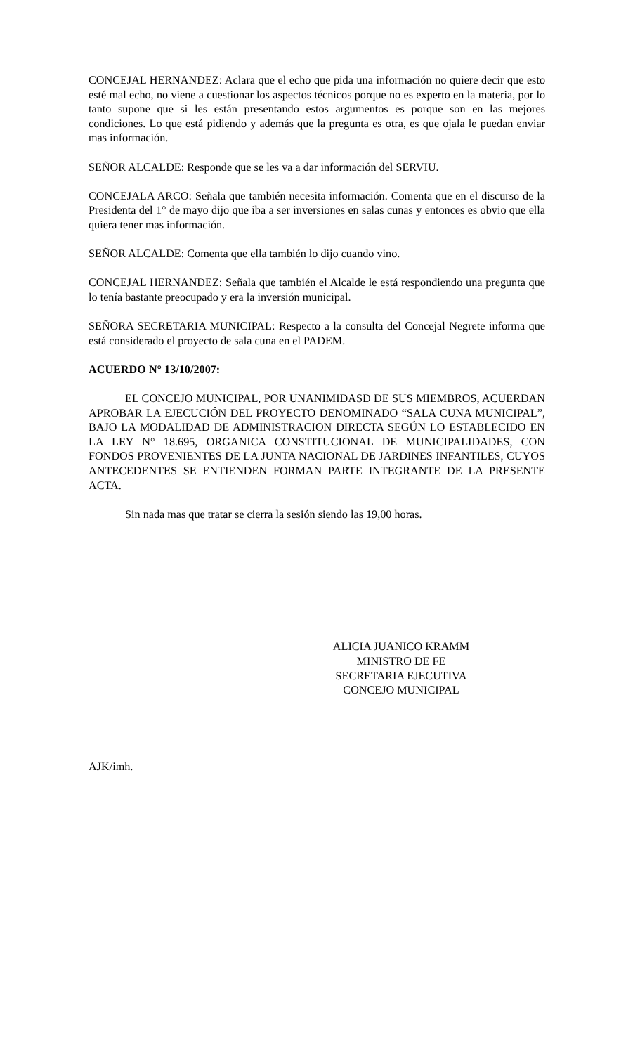CONCEJAL HERNANDEZ: Aclara que el echo que pida una información no quiere decir que esto esté mal echo, no viene a cuestionar los aspectos técnicos porque no es experto en la materia, por lo tanto supone que si les están presentando estos argumentos es porque son en las mejores condiciones. Lo que está pidiendo y además que la pregunta es otra, es que ojala le puedan enviar mas información.
SEÑOR ALCALDE: Responde que se les va a dar información del SERVIU.
CONCEJALA ARCO: Señala que también necesita información. Comenta que en el discurso de la Presidenta del 1° de mayo dijo que iba a ser inversiones en salas cunas y entonces es obvio que ella quiera tener mas información.
SEÑOR ALCALDE: Comenta que ella también lo dijo cuando vino.
CONCEJAL HERNANDEZ: Señala que también el Alcalde le está respondiendo una pregunta que lo tenía bastante preocupado y era la inversión municipal.
SEÑORA SECRETARIA MUNICIPAL: Respecto a la consulta del Concejal Negrete informa que está considerado el proyecto de sala cuna en el PADEM.
ACUERDO N° 13/10/2007:
EL CONCEJO MUNICIPAL, POR UNANIMIDASD DE SUS MIEMBROS, ACUERDAN APROBAR LA EJECUCIÓN DEL PROYECTO DENOMINADO “SALA CUNA MUNICIPAL”, BAJO LA MODALIDAD DE ADMINISTRACION DIRECTA SEGÚN LO ESTABLECIDO EN LA LEY N° 18.695, ORGANICA CONSTITUCIONAL DE MUNICIPALIDADES, CON FONDOS PROVENIENTES DE LA JUNTA NACIONAL DE JARDINES INFANTILES, CUYOS ANTECEDENTES SE ENTIENDEN FORMAN PARTE INTEGRANTE DE LA PRESENTE ACTA.
Sin nada mas que tratar se cierra la sesión siendo las 19,00 horas.
ALICIA JUANICO KRAMM
MINISTRO DE FE
SECRETARIA EJECUTIVA
CONCEJO MUNICIPAL
AJK/imh.